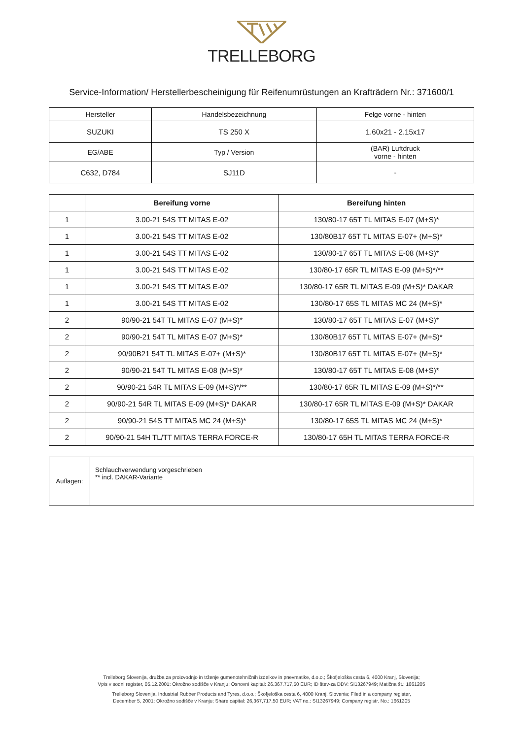TRELLEBORG
Service-Information/ Herstellerbescheinigung für Reifenumrüstungen an Krafträdern Nr.: 371600/1
| Hersteller | Handelsbezeichnung | Felge vorne - hinten |
| SUZUKI | TS 250 X | 1.60x21 - 2.15x17 |
| EG/ABE | Typ / Version | (BAR) Luftdruck vorne - hinten |
| C632, D784 | SJ11D | - |
| | Bereifung vorne | Bereifung hinten |
| --- | --- | --- |
| 1 | 3.00-21 54S TT MITAS E-02 | 130/80-17 65T TL MITAS E-07 (M+S)* |
| 1 | 3.00-21 54S TT MITAS E-02 | 130/80B17 65T TL MITAS E-07+ (M+S)* |
| 1 | 3.00-21 54S TT MITAS E-02 | 130/80-17 65T TL MITAS E-08 (M+S)* |
| 1 | 3.00-21 54S TT MITAS E-02 | 130/80-17 65R TL MITAS E-09 (M+S)*/** |
| 1 | 3.00-21 54S TT MITAS E-02 | 130/80-17 65R TL MITAS E-09 (M+S)* DAKAR |
| 1 | 3.00-21 54S TT MITAS E-02 | 130/80-17 65S TL MITAS MC 24 (M+S)* |
| 2 | 90/90-21 54T TL MITAS E-07 (M+S)* | 130/80-17 65T TL MITAS E-07 (M+S)* |
| 2 | 90/90-21 54T TL MITAS E-07 (M+S)* | 130/80B17 65T TL MITAS E-07+ (M+S)* |
| 2 | 90/90B21 54T TL MITAS E-07+ (M+S)* | 130/80B17 65T TL MITAS E-07+ (M+S)* |
| 2 | 90/90-21 54T TL MITAS E-08 (M+S)* | 130/80-17 65T TL MITAS E-08 (M+S)* |
| 2 | 90/90-21 54R TL MITAS E-09 (M+S)*/** | 130/80-17 65R TL MITAS E-09 (M+S)*/** |
| 2 | 90/90-21 54R TL MITAS E-09 (M+S)* DAKAR | 130/80-17 65R TL MITAS E-09 (M+S)* DAKAR |
| 2 | 90/90-21 54S TT MITAS MC 24 (M+S)* | 130/80-17 65S TL MITAS MC 24 (M+S)* |
| 2 | 90/90-21 54H TL/TT MITAS TERRA FORCE-R | 130/80-17 65H TL MITAS TERRA FORCE-R |
| Auflagen: | Schlauchverwendung vorgeschrieben ** incl. DAKAR-Variante |
Trelleborg Slovenija, družba za proizvodnjo in trženje gumenotehničnih izdelkov in pnevmatike, d.o.o.; Škofjeloška cesta 6, 4000 Kranj, Slovenija;
Vpis v sodni register, 05.12.2001: Okrožno sodišče v Kranju; Osnovni kapital: 26.367.717,50 EUR; ID štev-za DDV: SI13267949; Matična št.: 1661205
Trelleborg Slovenija, Industrial Rubber Products and Tyres, d.o.o.; Škofjeloška cesta 6, 4000 Kranj, Slovenia; Filed in a company register,
December 5, 2001: Okrožno sodišče v Kranju; Share capital: 26,367,717.50 EUR; VAT no.: SI13267949; Company registr. No.: 1661205